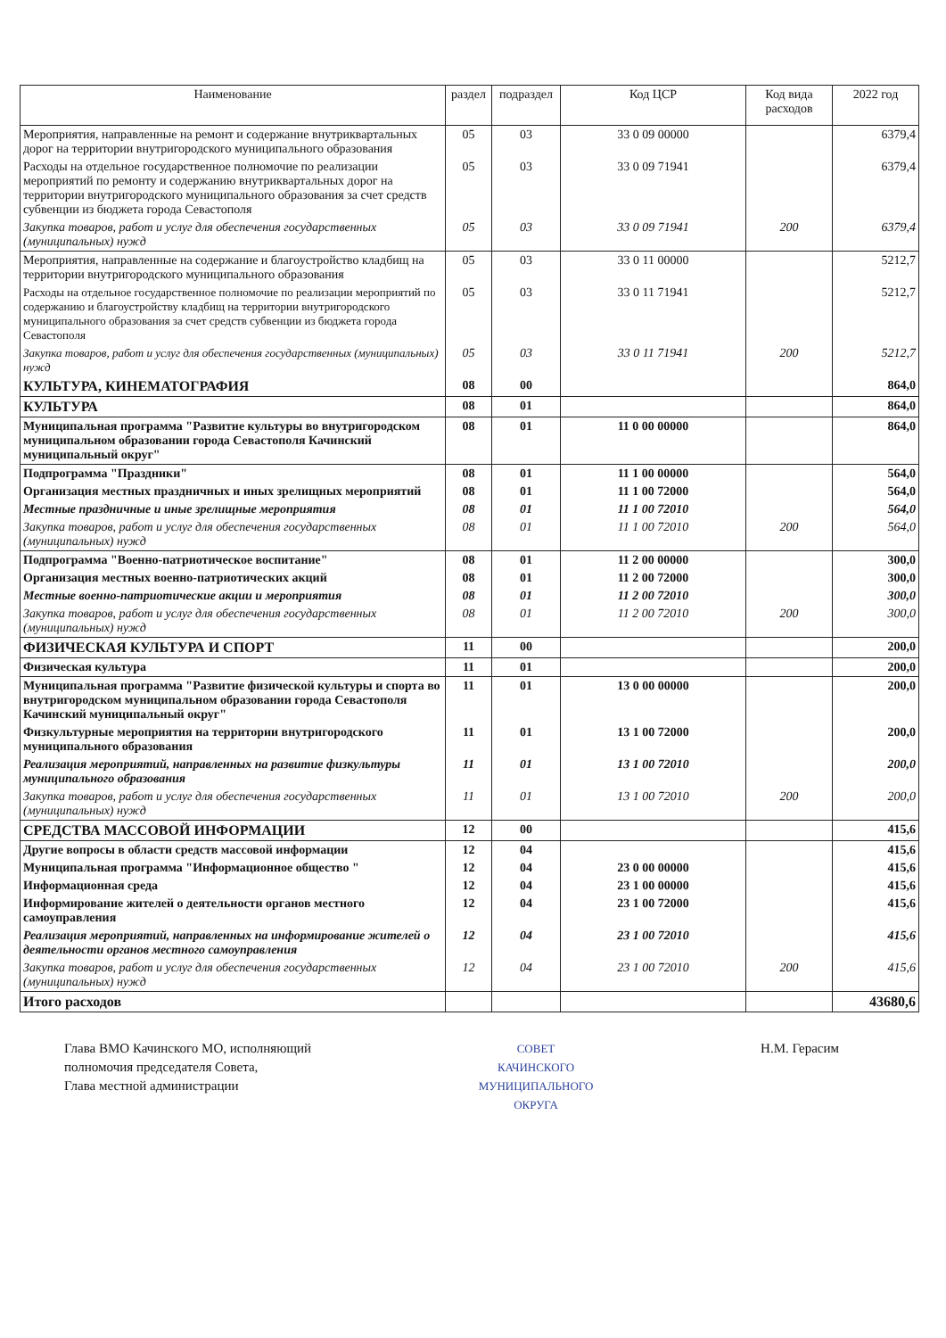| Наименование | раздел | подраздел | Код ЦСР | Код вида расходов | 2022 год |
| --- | --- | --- | --- | --- | --- |
| Мероприятия, направленные на ремонт и содержание внутриквартальных дорог на территории внутригородского муниципального образования | 05 | 03 | 33 0 09 00000 | | 6379,4 |
| Расходы на отдельное государственное полномочие по реализации мероприятий по ремонту и содержанию внутриквартальных дорог на территории внутригородского муниципального образования за счет средств субвенции из бюджета города Севастополя | 05 | 03 | 33 0 09 71941 | | 6379,4 |
| Закупка товаров, работ и услуг для обеспечения государственных (муниципальных) нужд | 05 | 03 | 33 0 09 71941 | 200 | 6379,4 |
| Мероприятия, направленные на содержание и благоустройство кладбищ на территории внутригородского муниципального образования | 05 | 03 | 33 0 11 00000 | | 5212,7 |
| Расходы на отдельное государственное полномочие по реализации мероприятий по содержанию и благоустройству кладбищ на территории внутригородского муниципального образования за счет средств субвенции из бюджета города Севастополя | 05 | 03 | 33 0 11 71941 | | 5212,7 |
| Закупка товаров, работ и услуг для обеспечения государственных (муниципальных) нужд | 05 | 03 | 33 0 11 71941 | 200 | 5212,7 |
| КУЛЬТУРА, КИНЕМАТОГРАФИЯ | 08 | 00 | | | 864,0 |
| КУЛЬТУРА | 08 | 01 | | | 864,0 |
| Муниципальная программа "Развитие культуры во внутригородском муниципальном образовании города Севастополя Качинский муниципальный округ" | 08 | 01 | 11 0 00 00000 | | 864,0 |
| Подпрограмма "Праздники" | 08 | 01 | 11 1 00 00000 | | 564,0 |
| Организация местных праздничных и иных зрелищных мероприятий | 08 | 01 | 11 1 00 72000 | | 564,0 |
| Местные праздничные и иные зрелищные мероприятия | 08 | 01 | 11 1 00 72010 | | 564,0 |
| Закупка товаров, работ и услуг для обеспечения государственных (муниципальных) нужд | 08 | 01 | 11 1 00 72010 | 200 | 564,0 |
| Подпрограмма "Военно-патриотическое воспитание" | 08 | 01 | 11 2 00 00000 | | 300,0 |
| Организация местных военно-патриотических акций | 08 | 01 | 11 2 00 72000 | | 300,0 |
| Местные военно-патриотические акции и мероприятия | 08 | 01 | 11 2 00 72010 | | 300,0 |
| Закупка товаров, работ и услуг для обеспечения государственных (муниципальных) нужд | 08 | 01 | 11 2 00 72010 | 200 | 300,0 |
| ФИЗИЧЕСКАЯ КУЛЬТУРА И СПОРТ | 11 | 00 | | | 200,0 |
| Физическая культура | 11 | 01 | | | 200,0 |
| Муниципальная программа "Развитие физической культуры и спорта во внутригородском муниципальном образовании города Севастополя Качинский муниципальный округ" | 11 | 01 | 13 0 00 00000 | | 200,0 |
| Физкультурные мероприятия на территории внутригородского муниципального образования | 11 | 01 | 13 1 00 72000 | | 200,0 |
| Реализация мероприятий, направленных на развитие физкультуры муниципального образования | 11 | 01 | 13 1 00 72010 | | 200,0 |
| Закупка товаров, работ и услуг для обеспечения государственных (муниципальных) нужд | 11 | 01 | 13 1 00 72010 | 200 | 200,0 |
| СРЕДСТВА МАССОВОЙ ИНФОРМАЦИИ | 12 | 00 | | | 415,6 |
| Другие вопросы в области средств массовой информации | 12 | 04 | | | 415,6 |
| Муниципальная программа "Информационное общество " | 12 | 04 | 23 0 00 00000 | | 415,6 |
| Информационная среда | 12 | 04 | 23 1 00 00000 | | 415,6 |
| Информирование жителей о деятельности органов местного самоуправления | 12 | 04 | 23 1 00 72000 | | 415,6 |
| Реализация мероприятий, направленных на информирование жителей о деятельности органов местного самоуправления | 12 | 04 | 23 1 00 72010 | | 415,6 |
| Закупка товаров, работ и услуг для обеспечения государственных (муниципальных) нужд | 12 | 04 | 23 1 00 72010 | 200 | 415,6 |
| Итого расходов | | | | | 43680,6 |
Глава ВМО Качинского МО, исполняющий
полномочия председателя Совета,
Глава местной администрации
СОВЕТ
КАЧИНСКОГО
МУНИЦИПАЛЬНОГО
ОКРУГА
Н.М. Герасим